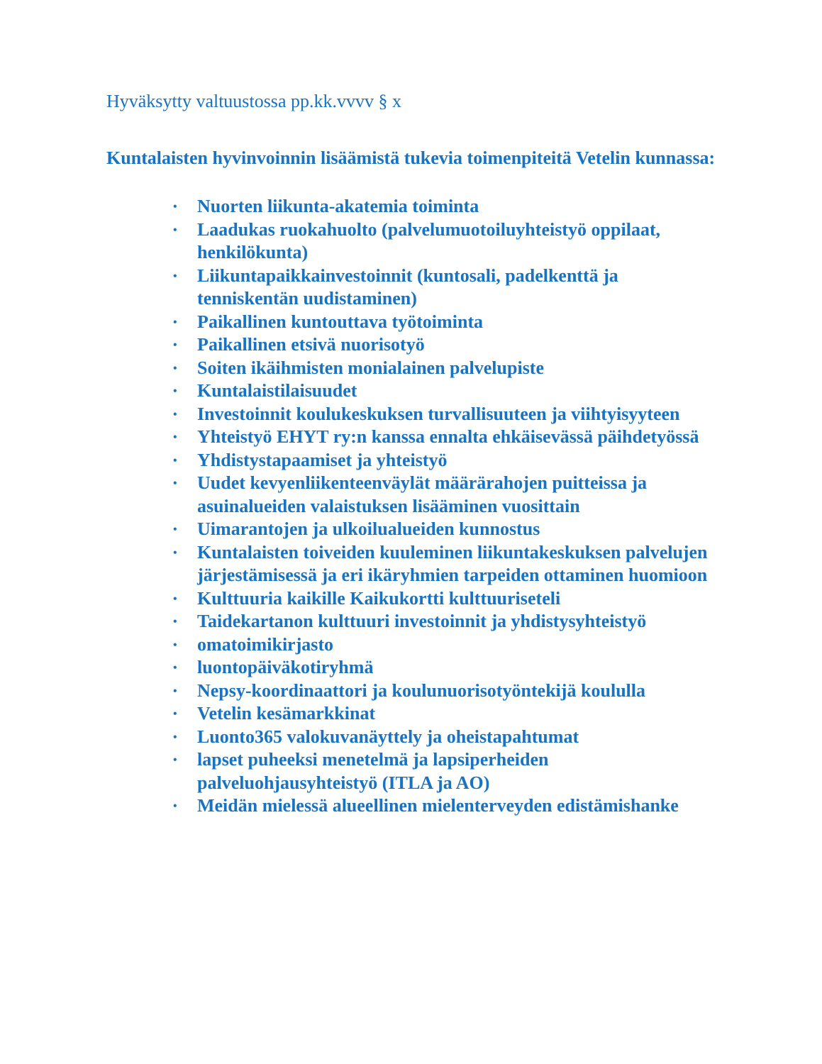Hyväksytty valtuustossa pp.kk.vvvv § x
Kuntalaisten hyvinvoinnin lisäämistä tukevia toimenpiteitä Vetelin kunnassa:
• Nuorten liikunta-akatemia toiminta
• Laadukas ruokahuolto (palvelumuotoiluyhteistyö oppilaat, henkilökunta)
• Liikuntapaikkainvestoinnit (kuntosali, padelkenttä ja tenniskentän uudistaminen)
• Paikallinen kuntouttava työtoiminta
• Paikallinen etsivä nuorisotyö
• Soiten ikäihmisten monialainen palvelupiste
• Kuntalaistilaisuudet
• Investoinnit koulukeskuksen turvallisuuteen ja viihtyisyyteen
• Yhteistyö EHYT ry:n kanssa ennalta ehkäisevässä päihdetyössä
• Yhdistystapaamiset ja yhteistyö
• Uudet kevyenliikenteenväylät määrärahojen puitteissa ja asuinalueiden valaistuksen lisääminen vuosittain
• Uimarantojen ja ulkoilualueiden kunnostus
• Kuntalaisten toiveiden kuuleminen liikuntakeskuksen palvelujen järjestämisessä ja eri ikäryhmien tarpeiden ottaminen huomioon
• Kulttuuria kaikille Kaikukortti kulttuuriseteli
• Taidekartanon kulttuuri investoinnit ja yhdistysyhteistyö
• omatoimikirjasto
• luontopäiväkotiryhmä
• Nepsy-koordinaattori ja koulunuorisotyöntekijä koululla
• Vetelin kesämarkkinat
• Luonto365 valokuvanäyttely ja oheistapahtumat
• lapset puheeksi menetelmä ja lapsiperheiden palveluohjausyhteistyö (ITLA ja AO)
• Meidän mielessä alueellinen mielenterveyden edistämishanke